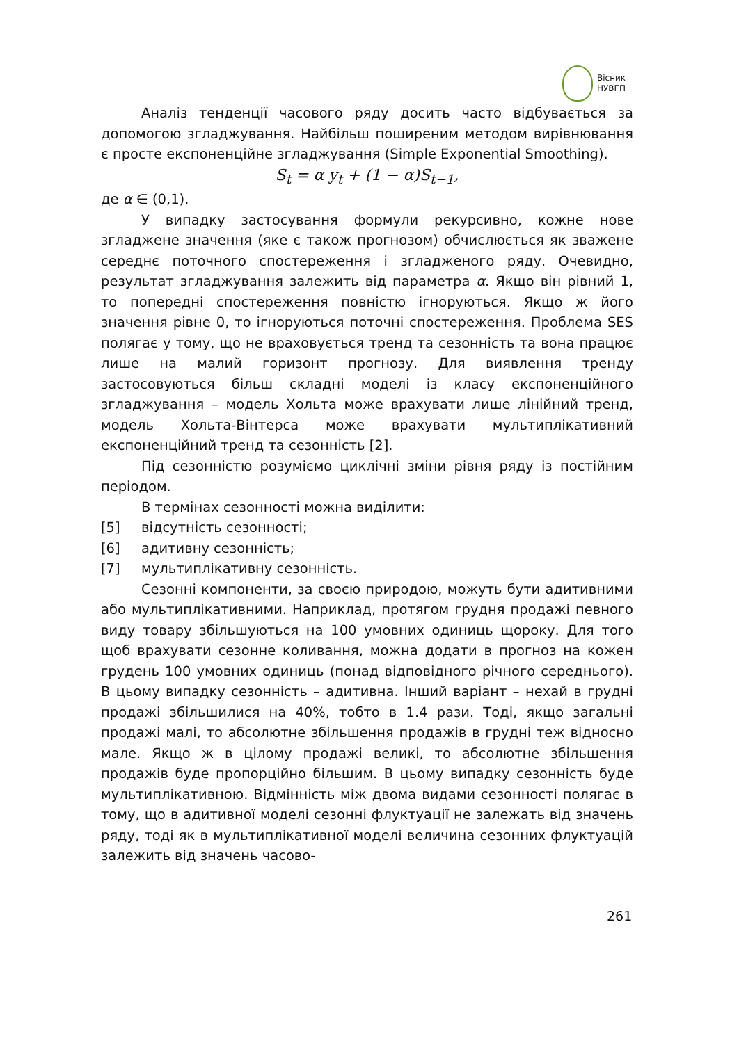Вісник
НУВГП
Аналіз тенденції часового ряду досить часто відбувається за допомогою згладжування. Найбільш поширеним методом вирівнювання є просте експоненційне згладжування (Simple Exponential Smoothing).
S<sub>t</sub> = α y<sub>t</sub> + (1 − α)S<sub>t−1</sub>,
де α ∈ (0,1).
У випадку застосування формули рекурсивно, кожне нове згладжене значення (яке є також прогнозом) обчислюється як зважене середнє поточного спостереження і згладженого ряду. Очевидно, результат згладжування залежить від параметра α. Якщо він рівний 1, то попередні спостереження повністю ігноруються. Якщо ж його значення рівне 0, то ігноруються поточні спостереження. Проблема SES полягає у тому, що не враховується тренд та сезонність та вона працює лише на малий горизонт прогнозу. Для виявлення тренду застосовуються більш складні моделі із класу експоненційного згладжування – модель Хольта може врахувати лише лінійний тренд, модель Хольта-Вінтерса може врахувати мультиплікативний експоненційний тренд та сезонність [2].
Під сезонністю розуміємо циклічні зміни рівня ряду із постійним періодом.
В термінах сезонності можна виділити:
[5] відсутність сезонності;
[6] адитивну сезонність;
[7] мультиплікативну сезонність.
Сезонні компоненти, за своєю природою, можуть бути адитивними або мультиплікативними. Наприклад, протягом грудня продажі певного виду товару збільшуються на 100 умовних одиниць щороку. Для того щоб врахувати сезонне коливання, можна додати в прогноз на кожен грудень 100 умовних одиниць (понад відповідного річного середнього). В цьому випадку сезонність – адитивна. Інший варіант – нехай в грудні продажі збільшилися на 40%, тобто в 1.4 рази. Тоді, якщо загальні продажі малі, то абсолютне збільшення продажів в грудні теж відносно мале. Якщо ж в цілому продажі великі, то абсолютне збільшення продажів буде пропорційно більшим. В цьому випадку сезонність буде мультиплікативною. Відмінність між двома видами сезонності полягає в тому, що в адитивної моделі сезонні флуктуації не залежать від значень ряду, тоді як в мультиплікативної моделі величина сезонних флуктуацій залежить від значень часово-
261